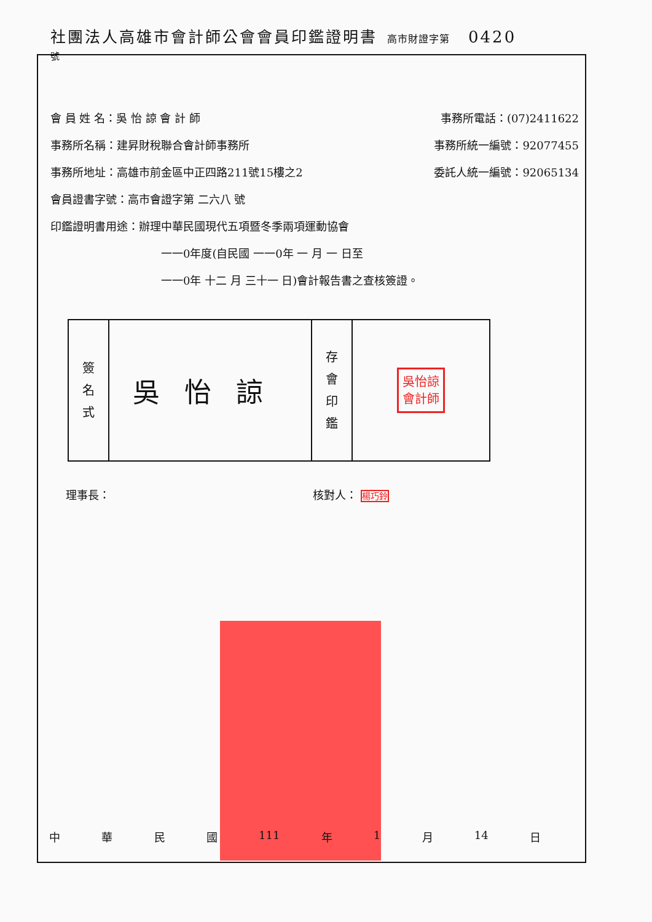社團法人高雄市會計師公會會員印鑑證明書 高市財證字第 0420
號
會 員 姓 名：吳 怡 諒 會 計 師 事務所電話：(07)2411622
事務所名稱：建昇財稅聯合會計師事務所 事務所統一編號：92077455
事務所地址：高雄市前金區中正四路211號15樓之2 委託人統一編號：92065134
會員證書字號：高市會證字第 二六八 號
印鑑證明書用途：辦理中華民國現代五項暨冬季兩項運動協會
一一0年度(自民國 一一0年 一 月 一 日至
一一0年 十二 月 三十一 日)會計報告書之查核簽證。
| 簽 名 式 | 吳怡諒 | 存 會 印 鑑 | 吳怡諒 會計師 |
理事長： 核對人： 楊巧鈴
中華民國 111 年 1 月 14 日